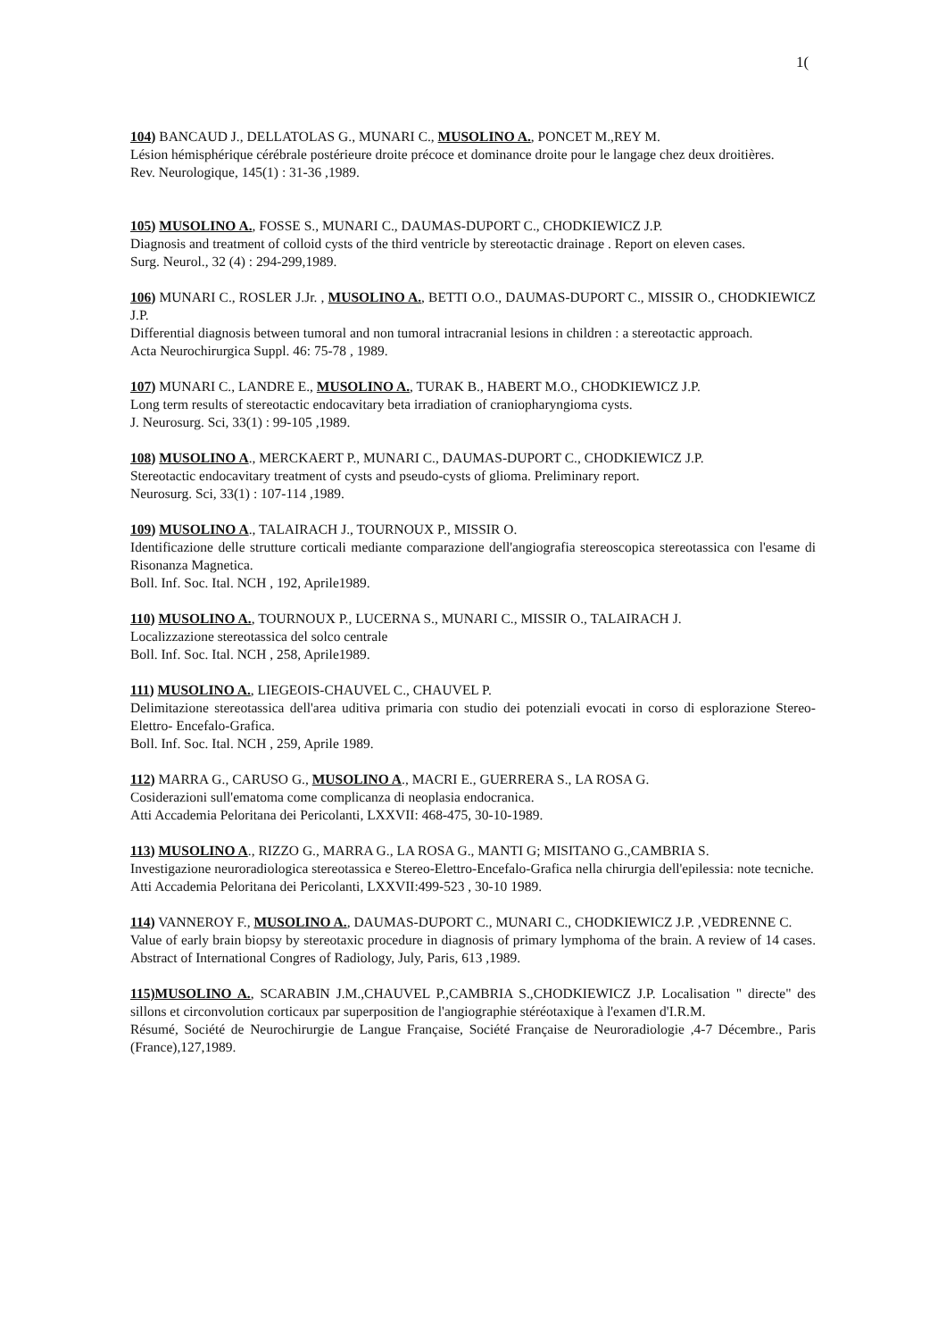1(
104) BANCAUD J., DELLATOLAS G., MUNARI C., MUSOLINO A., PONCET M.,REY M.
Lésion hémisphérique cérébrale postérieure droite précoce et dominance droite pour le langage chez deux droitières.
Rev. Neurologique, 145(1) : 31-36 ,1989.
105) MUSOLINO A., FOSSE S., MUNARI C., DAUMAS-DUPORT C., CHODKIEWICZ J.P.
Diagnosis and treatment of colloid cysts of the third ventricle by stereotactic drainage . Report on eleven cases.
Surg. Neurol., 32 (4) : 294-299,1989.
106) MUNARI C., ROSLER J.Jr. , MUSOLINO A., BETTI O.O., DAUMAS-DUPORT C., MISSIR O., CHODKIEWICZ J.P.
Differential diagnosis between tumoral and non tumoral intracranial lesions in children : a stereotactic approach.
Acta Neurochirurgica Suppl. 46: 75-78 , 1989.
107) MUNARI C., LANDRE E., MUSOLINO A., TURAK B., HABERT M.O., CHODKIEWICZ J.P.
Long term results of stereotactic endocavitary beta irradiation of craniopharyngioma cysts.
J. Neurosurg. Sci, 33(1) : 99-105 ,1989.
108) MUSOLINO A., MERCKAERT P., MUNARI C., DAUMAS-DUPORT C., CHODKIEWICZ J.P.
Stereotactic endocavitary treatment of cysts and pseudo-cysts of glioma. Preliminary report.
Neurosurg. Sci, 33(1) : 107-114 ,1989.
109) MUSOLINO A., TALAIRACH J., TOURNOUX P., MISSIR O.
Identificazione delle strutture corticali mediante comparazione dell'angiografia stereoscopica stereotassica con l'esame di Risonanza Magnetica.
Boll. Inf. Soc. Ital. NCH , 192, Aprile1989.
110) MUSOLINO A., TOURNOUX P., LUCERNA S., MUNARI C., MISSIR O., TALAIRACH J.
Localizzazione stereotassica del solco centrale
Boll. Inf. Soc. Ital. NCH , 258, Aprile1989.
111) MUSOLINO A., LIEGEOIS-CHAUVEL C., CHAUVEL P.
Delimitazione stereotassica dell'area uditiva primaria con studio dei potenziali evocati in corso di esplorazione Stereo-Elettro- Encefalo-Grafica.
Boll. Inf. Soc. Ital. NCH , 259, Aprile 1989.
112) MARRA G., CARUSO G., MUSOLINO A., MACRI E., GUERRERA S., LA ROSA G.
Cosiderazioni sull'ematoma come complicanza di neoplasia endocranica.
Atti Accademia Peloritana dei Pericolanti, LXXVII: 468-475, 30-10-1989.
113) MUSOLINO A., RIZZO G., MARRA G., LA ROSA G., MANTI G; MISITANO G.,CAMBRIA S.
Investigazione neuroradiologica stereotassica e Stereo-Elettro-Encefalo-Grafica nella chirurgia dell'epilessia: note tecniche.
Atti Accademia Peloritana dei Pericolanti, LXXVII:499-523 , 30-10 1989.
114) VANNEROY F., MUSOLINO A., DAUMAS-DUPORT C., MUNARI C., CHODKIEWICZ J.P. ,VEDRENNE C.
Value of early brain biopsy by stereotaxic procedure in diagnosis of primary lymphoma of the brain. A review of 14 cases. Abstract of International Congres of Radiology, July, Paris, 613 ,1989.
115)MUSOLINO A., SCARABIN J.M.,CHAUVEL P.,CAMBRIA S.,CHODKIEWICZ J.P. Localisation " directe" des sillons et circonvolution corticaux par superposition de l'angiographie stéréotaxique à l'examen d'I.R.M.
Résumé, Société de Neurochirurgie de Langue Française, Société Française de Neuroradiologie ,4-7 Décembre., Paris (France),127,1989.